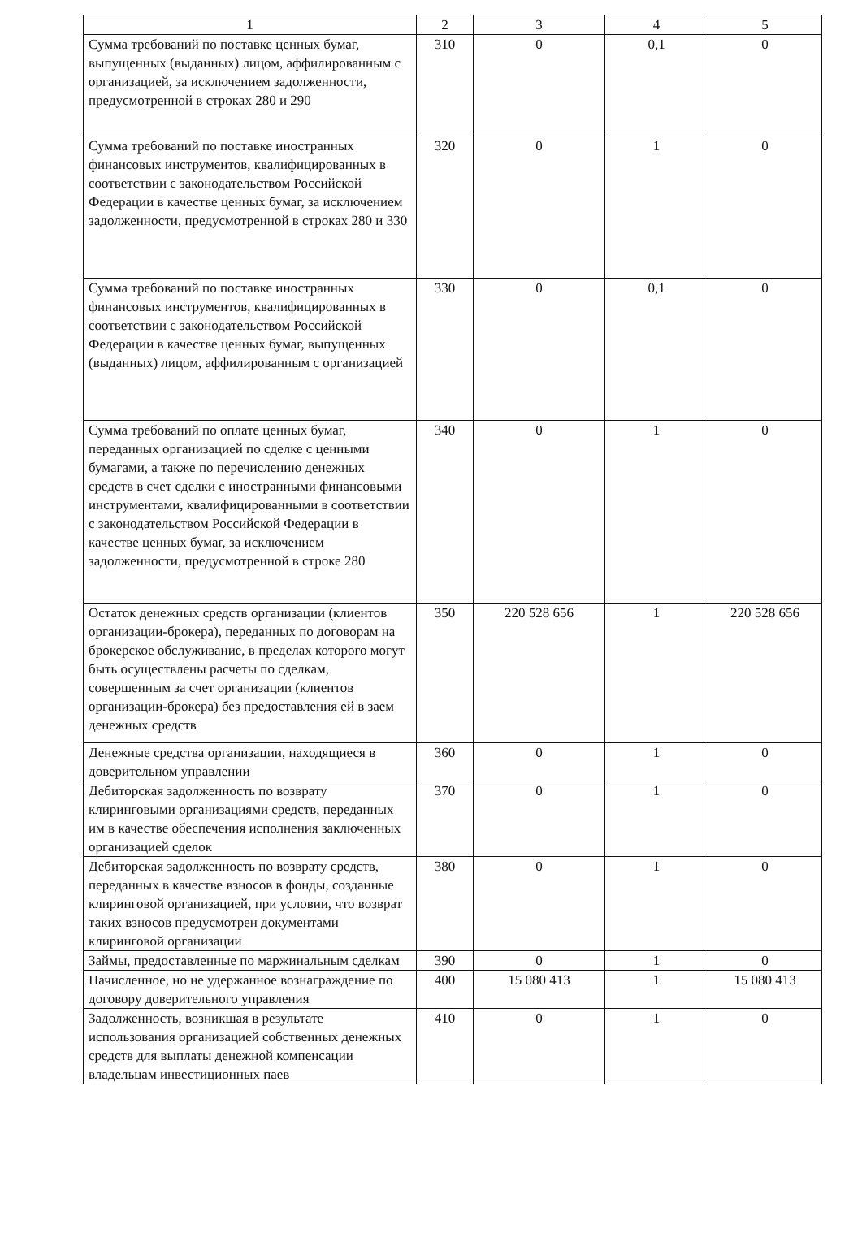| 1 | 2 | 3 | 4 | 5 |
| --- | --- | --- | --- | --- |
| Сумма требований по поставке ценных бумаг, выпущенных (выданных) лицом, аффилированным с организацией, за исключением задолженности, предусмотренной в строках 280 и 290 | 310 | 0 | 0,1 | 0 |
| Сумма требований по поставке иностранных финансовых инструментов, квалифицированных в соответствии с законодательством Российской Федерации в качестве ценных бумаг, за исключением задолженности, предусмотренной в строках 280 и 330 | 320 | 0 | 1 | 0 |
| Сумма требований по поставке иностранных финансовых инструментов, квалифицированных в соответствии с законодательством Российской Федерации в качестве ценных бумаг, выпущенных (выданных) лицом, аффилированным с организацией | 330 | 0 | 0,1 | 0 |
| Сумма требований по оплате ценных бумаг, переданных организацией по сделке с ценными бумагами, а также по перечислению денежных средств в счет сделки с иностранными финансовыми инструментами, квалифицированными в соответствии с законодательством Российской Федерации в качестве ценных бумаг, за исключением задолженности, предусмотренной в строке 280 | 340 | 0 | 1 | 0 |
| Остаток денежных средств организации (клиентов организации-брокера), переданных по договорам на брокерское обслуживание, в пределах которого могут быть осуществлены расчеты по сделкам, совершенным за счет организации (клиентов организации-брокера) без предоставления ей в заем денежных средств | 350 | 220 528 656 | 1 | 220 528 656 |
| Денежные средства организации, находящиеся в доверительном управлении | 360 | 0 | 1 | 0 |
| Дебиторская задолженность по возврату клиринговыми организациями средств, переданных им в качестве обеспечения исполнения заключенных организацией сделок | 370 | 0 | 1 | 0 |
| Дебиторская задолженность по возврату средств, переданных в качестве взносов в фонды, созданные клиринговой организацией, при условии, что возврат таких взносов предусмотрен документами клиринговой организации | 380 | 0 | 1 | 0 |
| Займы, предоставленные по маржинальным сделкам | 390 | 0 | 1 | 0 |
| Начисленное, но не удержанное вознаграждение по договору доверительного управления | 400 | 15 080 413 | 1 | 15 080 413 |
| Задолженность, возникшая в результате использования организацией собственных денежных средств для выплаты денежной компенсации владельцам инвестиционных паев | 410 | 0 | 1 | 0 |